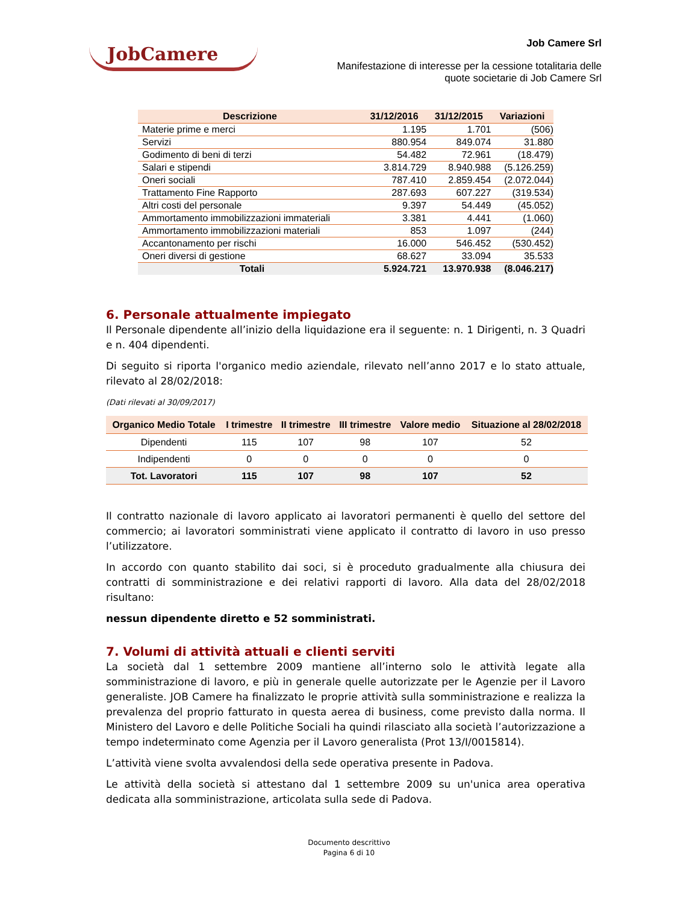JobCamere
Job Camere Srl
Manifestazione di interesse per la cessione totalitaria delle
quote societarie di Job Camere Srl
| Descrizione | 31/12/2016 | 31/12/2015 | Variazioni |
| --- | --- | --- | --- |
| Materie prime e merci | 1.195 | 1.701 | (506) |
| Servizi | 880.954 | 849.074 | 31.880 |
| Godimento di beni di terzi | 54.482 | 72.961 | (18.479) |
| Salari e stipendi | 3.814.729 | 8.940.988 | (5.126.259) |
| Oneri sociali | 787.410 | 2.859.454 | (2.072.044) |
| Trattamento Fine Rapporto | 287.693 | 607.227 | (319.534) |
| Altri costi del personale | 9.397 | 54.449 | (45.052) |
| Ammortamento immobilizzazioni immateriali | 3.381 | 4.441 | (1.060) |
| Ammortamento immobilizzazioni materiali | 853 | 1.097 | (244) |
| Accantonamento per rischi | 16.000 | 546.452 | (530.452) |
| Oneri diversi di gestione | 68.627 | 33.094 | 35.533 |
| Totali | 5.924.721 | 13.970.938 | (8.046.217) |
6. Personale attualmente impiegato
Il Personale dipendente all’inizio della liquidazione era il seguente: n. 1 Dirigenti, n. 3 Quadri e n. 404 dipendenti.
Di seguito si riporta l'organico medio aziendale, rilevato nell’anno 2017 e lo stato attuale, rilevato al 28/02/2018:
(Dati rilevati al 30/09/2017)
| Organico Medio Totale | I trimestre | II trimestre | III trimestre | Valore medio | Situazione al 28/02/2018 |
| --- | --- | --- | --- | --- | --- |
| Dipendenti | 115 | 107 | 98 | 107 | 52 |
| Indipendenti | 0 | 0 | 0 | 0 | 0 |
| Tot. Lavoratori | 115 | 107 | 98 | 107 | 52 |
Il contratto nazionale di lavoro applicato ai lavoratori permanenti è quello del settore del commercio; ai lavoratori somministrati viene applicato il contratto di lavoro in uso presso l’utilizzatore.
In accordo con quanto stabilito dai soci, si è proceduto gradualmente alla chiusura dei contratti di somministrazione e dei relativi rapporti di lavoro. Alla data del 28/02/2018 risultano:
nessun dipendente diretto e 52 somministrati.
7. Volumi di attività attuali e clienti serviti
La società dal 1 settembre 2009 mantiene all’interno solo le attività legate alla somministrazione di lavoro, e più in generale quelle autorizzate per le Agenzie per il Lavoro generaliste. JOB Camere ha finalizzato le proprie attività sulla somministrazione e realizza la prevalenza del proprio fatturato in questa aerea di business, come previsto dalla norma. Il Ministero del Lavoro e delle Politiche Sociali ha quindi rilasciato alla società l’autorizzazione a tempo indeterminato come Agenzia per il Lavoro generalista (Prot 13/I/0015814).
L’attività viene svolta avvalendosi della sede operativa presente in Padova.
Le attività della società si attestano dal 1 settembre 2009 su un'unica area operativa dedicata alla somministrazione, articolata sulla sede di Padova.
Documento descrittivo
Pagina 6 di 10